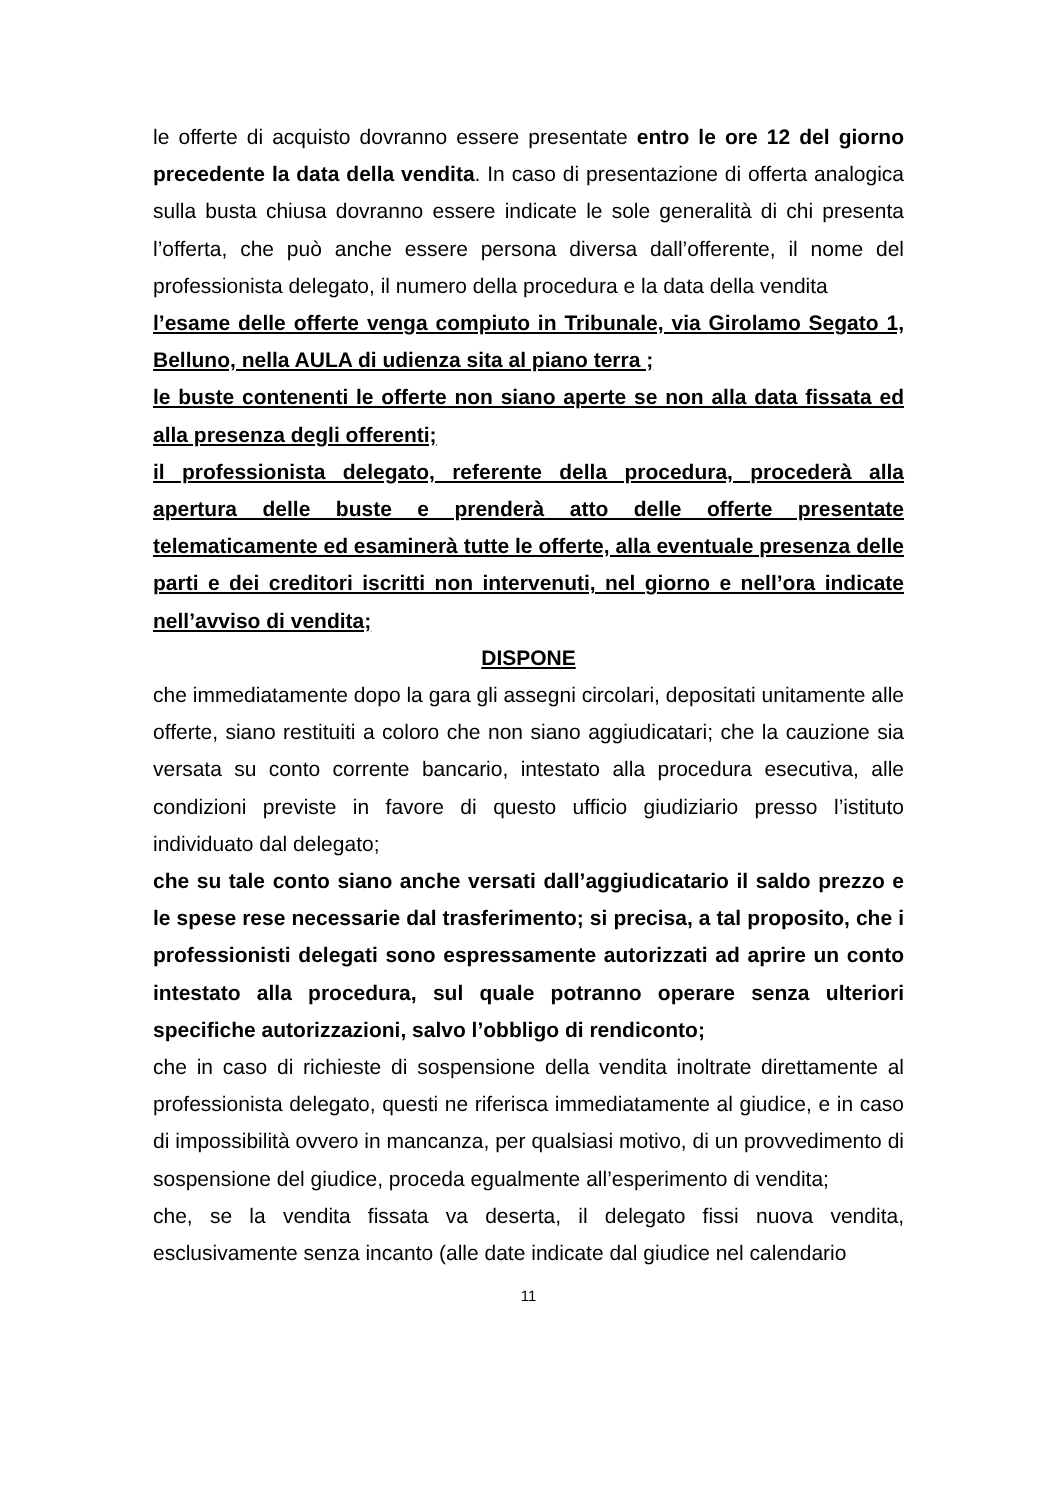le offerte di acquisto dovranno essere presentate entro le ore 12 del giorno precedente la data della vendita. In caso di presentazione di offerta analogica sulla busta chiusa dovranno essere indicate le sole generalità di chi presenta l’offerta, che può anche essere persona diversa dall’offerente, il nome del professionista delegato, il numero della procedura e la data della vendita
l’esame delle offerte venga compiuto in Tribunale, via Girolamo Segato 1, Belluno, nella AULA di udienza sita al piano terra ;
le buste contenenti le offerte non siano aperte se non alla data fissata ed alla presenza degli offerenti;
il professionista delegato, referente della procedura, procederà alla apertura delle buste e prenderà atto delle offerte presentate telematicamente ed esaminerà tutte le offerte, alla eventuale presenza delle parti e dei creditori iscritti non intervenuti, nel giorno e nell’ora indicate nell’avviso di vendita;
DISPONE
che immediatamente dopo la gara gli assegni circolari, depositati unitamente alle offerte, siano restituiti a coloro che non siano aggiudicatari; che la cauzione sia versata su conto corrente bancario, intestato alla procedura esecutiva, alle condizioni previste in favore di questo ufficio giudiziario presso l’istituto individuato dal delegato;
che su tale conto siano anche versati dall’aggiudicatario il saldo prezzo e le spese rese necessarie dal trasferimento; si precisa, a tal proposito, che i professionisti delegati sono espressamente autorizzati ad aprire un conto intestato alla procedura, sul quale potranno operare senza ulteriori specifiche autorizzazioni, salvo l’obbligo di rendiconto;
che in caso di richieste di sospensione della vendita inoltrate direttamente al professionista delegato, questi ne riferisca immediatamente al giudice, e in caso di impossibilità ovvero in mancanza, per qualsiasi motivo, di un provvedimento di sospensione del giudice, proceda egualmente all’esperimento di vendita;
che, se la vendita fissata va deserta, il delegato fissi nuova vendita, esclusivamente senza incanto (alle date indicate dal giudice nel calendario
11